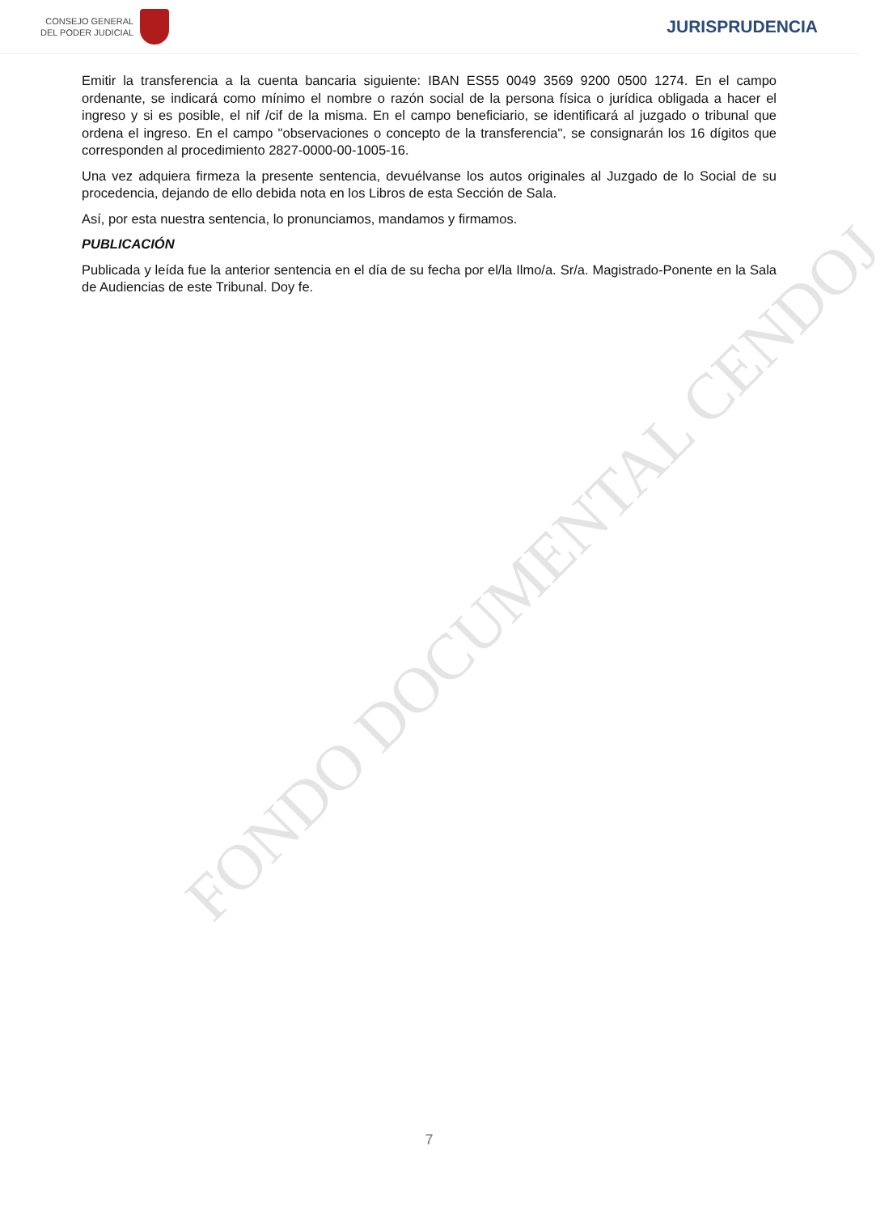CONSEJO GENERAL
DEL PODER JUDICIAL
JURISPRUDENCIA
Emitir la transferencia a la cuenta bancaria siguiente: IBAN ES55 0049 3569 9200 0500 1274. En el campo ordenante, se indicará como mínimo el nombre o razón social de la persona física o jurídica obligada a hacer el ingreso y si es posible, el nif /cif de la misma. En el campo beneficiario, se identificará al juzgado o tribunal que ordena el ingreso. En el campo "observaciones o concepto de la transferencia", se consignarán los 16 dígitos que corresponden al procedimiento 2827-0000-00-1005-16.
Una vez adquiera firmeza la presente sentencia, devuélvanse los autos originales al Juzgado de lo Social de su procedencia, dejando de ello debida nota en los Libros de esta Sección de Sala.
Así, por esta nuestra sentencia, lo pronunciamos, mandamos y firmamos.
PUBLICACIÓN
Publicada y leída fue la anterior sentencia en el día de su fecha por el/la Ilmo/a. Sr/a. Magistrado-Ponente en la Sala de Audiencias de este Tribunal. Doy fe.
FONDO DOCUMENTAL CENDOJ
7